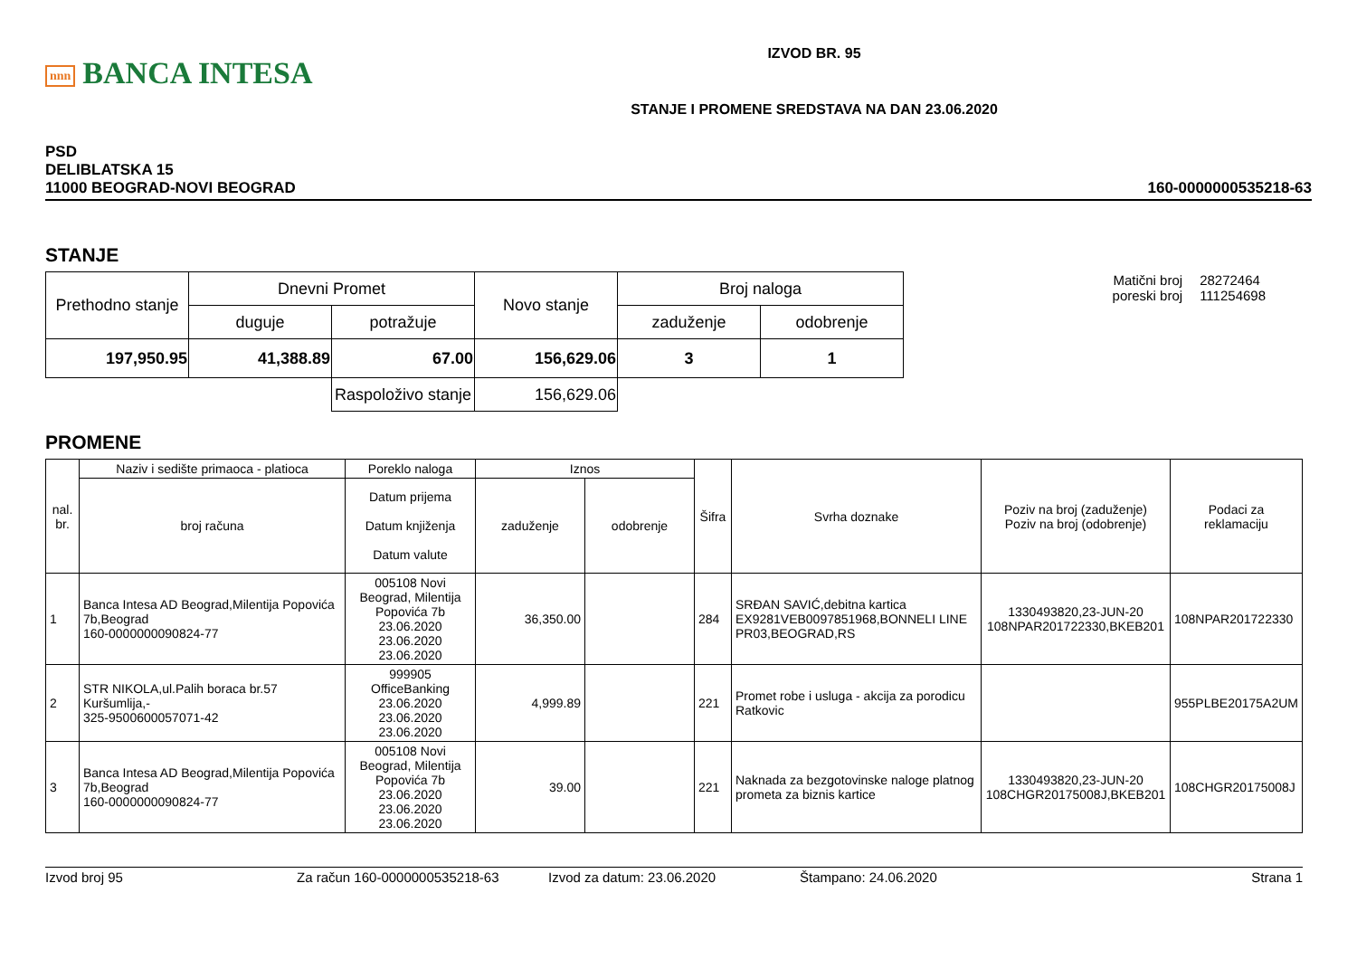nnn BANCA INTESA
IZVOD BR. 95
STANJE I PROMENE SREDSTAVA NA DAN 23.06.2020
PSD
DELIBLATSKA 15
11000 BEOGRAD-NOVI BEOGRAD
160-0000000535218-63
STANJE
| Prethodno stanje | Dnevni Promet | | Novo stanje | Broj naloga | |
| --- | --- | --- | --- | --- | --- |
| | duguje | potražuje | | zaduženje | odobrenje |
| 197,950.95 | 41,388.89 | 67.00 | 156,629.06 | 3 | 1 |
| | | Raspoloživo stanje | 156,629.06 | | |
| Matični broj poreski broj | 28272464 111254698 |
PROMENE
| nal. br. | Naziv i sedište primaoca - platioca | Poreklo naloga | Iznos | | Šifra | Svrha doznake | Poziv na broj (zaduženje) Poziv na broj (odobrenje) | Podaci za reklamaciju |
| --- | --- | --- | --- | --- | --- | --- | --- | --- |
| | broj računa | Datum prijema Datum knjiženja Datum valute | zaduženje | odobrenje | | | | |
| 1 | Banca Intesa AD Beograd,Milentija Popovića 7b,Beograd 160-0000000090824-77 | 005108 Novi Beograd, Milentija Popovića 7b 23.06.2020 23.06.2020 23.06.2020 | 36,350.00 | | 284 | SRĐAN SAVIĆ,debitna kartica EX9281VEB0097851968,BONNELI LINE PR03,BEOGRAD,RS | 1330493820,23-JUN-20 108NPAR201722330,BKEB201 | 108NPAR201722330 |
| 2 | STR NIKOLA,ul.Palih boraca br.57 Kuršumlija,- 325-9500600057071-42 | 999905 OfficeBanking 23.06.2020 23.06.2020 23.06.2020 | 4,999.89 | | 221 | Promet robe i usluga - akcija za porodicu Ratkovic | | 955PLBE20175A2UM |
| 3 | Banca Intesa AD Beograd,Milentija Popovića 7b,Beograd 160-0000000090824-77 | 005108 Novi Beograd, Milentija Popovića 7b 23.06.2020 23.06.2020 23.06.2020 | 39.00 | | 221 | Naknada za bezgotovinske naloge platnog prometa za biznis kartice | 1330493820,23-JUN-20 108CHGR20175008J,BKEB201 | 108CHGR20175008J |
Izvod broj 95 Za račun 160-0000000535218-63 Izvod za datum: 23.06.2020 Štampano: 24.06.2020 Strana 1